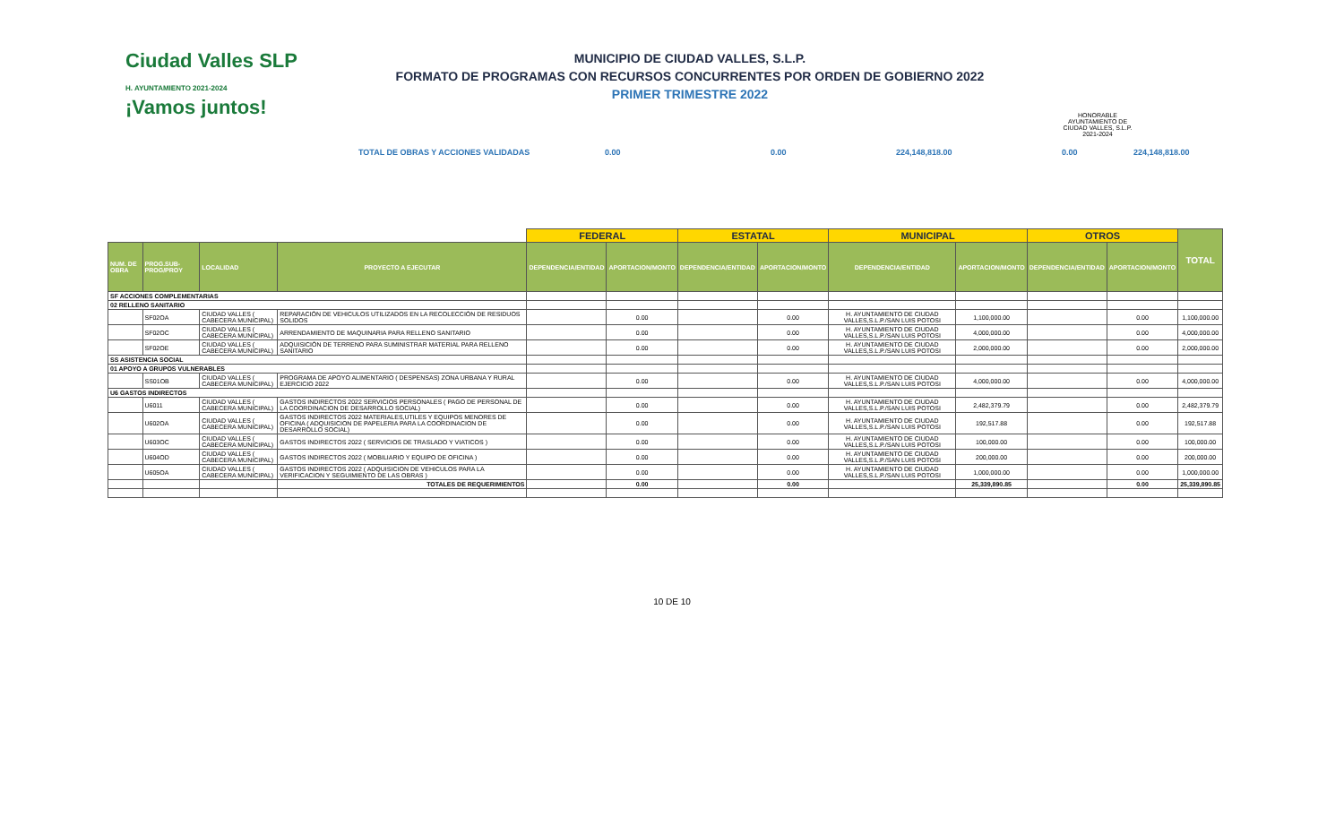Ciudad Valles SLP
H. AYUNTAMIENTO 2021-2024
¡Vamos juntos!
MUNICIPIO DE CIUDAD VALLES, S.L.P.
FORMATO DE PROGRAMAS CON RECURSOS CONCURRENTES POR ORDEN DE GOBIERNO 2022
PRIMER TRIMESTRE 2022
HONORABLE AYUNTAMIENTO DE CIUDAD VALLES, S.L.P. 2021-2024
TOTAL DE OBRAS Y ACCIONES VALIDADAS 0.00 0.00 224,148,818.00 0.00 224,148,818.00
| | | | | FEDERAL | | ESTATAL | | MUNICIPAL | | OTROS | | TOTAL |
| NUM. DE OBRA | PROG.SUB-PROG/PROY | LOCALIDAD | PROYECTO A EJECUTAR | DEPENDENCIA/ENTIDAD | APORTACION/MONTO | DEPENDENCIA/ENTIDAD | APORTACION/MONTO | DEPENDENCIA/ENTIDAD | APORTACION/MONTO | DEPENDENCIA/ENTIDAD | APORTACION/MONTO | |
| SF ACCIONES COMPLEMENTARIAS | | | | | | | | | | | | |
| 02 RELLENO SANITARIO | | | | | | | | | | | | |
| | SF02OA | CIUDAD VALLES ( CABECERA MUNICIPAL) | REPARACIÓN DE VEHICULOS UTILIZADOS EN LA RECOLECCIÓN DE RESIDUOS SOLIDOS | | 0.00 | | 0.00 | H. AYUNTAMIENTO DE CIUDAD VALLES,S.L.P./SAN LUIS POTOSI | 1,100,000.00 | | 0.00 | 1,100,000.00 |
| | SF02OC | CIUDAD VALLES ( CABECERA MUNICIPAL) | ARRENDAMIENTO DE MAQUINARIA PARA RELLENO SANITARIO | | 0.00 | | 0.00 | H. AYUNTAMIENTO DE CIUDAD VALLES,S.L.P./SAN LUIS POTOSI | 4,000,000.00 | | 0.00 | 4,000,000.00 |
| | SF02OE | CIUDAD VALLES ( CABECERA MUNICIPAL) | ADQUISICIÓN DE TERRENO PARA SUMINISTRAR MATERIAL PARA RELLENO SANITARIO | | 0.00 | | 0.00 | H. AYUNTAMIENTO DE CIUDAD VALLES,S.L.P./SAN LUIS POTOSI | 2,000,000.00 | | 0.00 | 2,000,000.00 |
| SS ASISTENCIA SOCIAL | | | | | | | | | | | | |
| 01 APOYO A GRUPOS VULNERABLES | | | | | | | | | | | | |
| | SS01OB | CIUDAD VALLES ( CABECERA MUNICIPAL) | PROGRAMA DE APOYO ALIMENTARIO ( DESPENSAS) ZONA URBANA Y RURAL EJERCICIO 2022 | | 0.00 | | 0.00 | H. AYUNTAMIENTO DE CIUDAD VALLES,S.L.P./SAN LUIS POTOSI | 4,000,000.00 | | 0.00 | 4,000,000.00 |
| U6 GASTOS INDIRECTOS | | | | | | | | | | | | |
| | U6011 | CIUDAD VALLES ( CABECERA MUNICIPAL) | GASTOS INDIRECTOS 2022 SERVICIOS PERSONALES ( PAGO DE PERSONAL DE LA COORDINACION DE DESARROLLO SOCIAL) | | 0.00 | | 0.00 | H. AYUNTAMIENTO DE CIUDAD VALLES,S.L.P./SAN LUIS POTOSI | 2,482,379.79 | | 0.00 | 2,482,379.79 |
| | U602OA | CIUDAD VALLES ( CABECERA MUNICIPAL) | GASTOS INDIRECTOS 2022 MATERIALES,UTILES Y EQUIPOS MENORES DE OFICINA ( ADQUISICION DE PAPELERIA PARA LA COORDINACION DE DESARROLLO SOCIAL) | | 0.00 | | 0.00 | H. AYUNTAMIENTO DE CIUDAD VALLES,S.L.P./SAN LUIS POTOSI | 192,517.88 | | 0.00 | 192,517.88 |
| | U603OC | CIUDAD VALLES ( CABECERA MUNICIPAL) | GASTOS INDIRECTOS 2022 ( SERVICIOS DE TRASLADO Y VIATICOS ) | | 0.00 | | 0.00 | H. AYUNTAMIENTO DE CIUDAD VALLES,S.L.P./SAN LUIS POTOSI | 100,000.00 | | 0.00 | 100,000.00 |
| | U604OD | CIUDAD VALLES ( CABECERA MUNICIPAL) | GASTOS INDIRECTOS 2022 ( MOBILIARIO Y EQUIPO DE OFICINA ) | | 0.00 | | 0.00 | H. AYUNTAMIENTO DE CIUDAD VALLES,S.L.P./SAN LUIS POTOSI | 200,000.00 | | 0.00 | 200,000.00 |
| | U605OA | CIUDAD VALLES ( CABECERA MUNICIPAL) | GASTOS INDIRECTOS 2022 ( ADQUISICION DE VEHICULOS PARA LA VERIFICACION Y SEGUIMIENTO DE LAS OBRAS ) | | 0.00 | | 0.00 | H. AYUNTAMIENTO DE CIUDAD VALLES,S.L.P./SAN LUIS POTOSI | 1,000,000.00 | | 0.00 | 1,000,000.00 |
| | | | TOTALES DE REQUERIMIENTOS | | 0.00 | | 0.00 | | 25,339,890.85 | | 0.00 | 25,339,890.85 |
10 DE 10